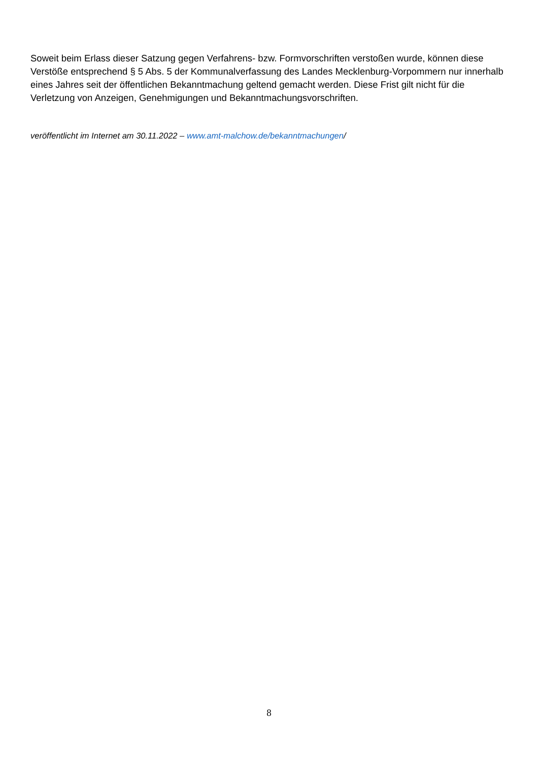Soweit beim Erlass dieser Satzung gegen Verfahrens- bzw. Formvorschriften verstoßen wurde, können diese Verstöße entsprechend § 5 Abs. 5 der Kommunalverfassung des Landes Mecklenburg-Vorpommern nur innerhalb eines Jahres seit der öffentlichen Bekanntmachung geltend gemacht werden. Diese Frist gilt nicht für die Verletzung von Anzeigen, Genehmigungen und Bekanntmachungsvorschriften.
veröffentlicht im Internet am 30.11.2022 – www.amt-malchow.de/bekanntmachungen/
8